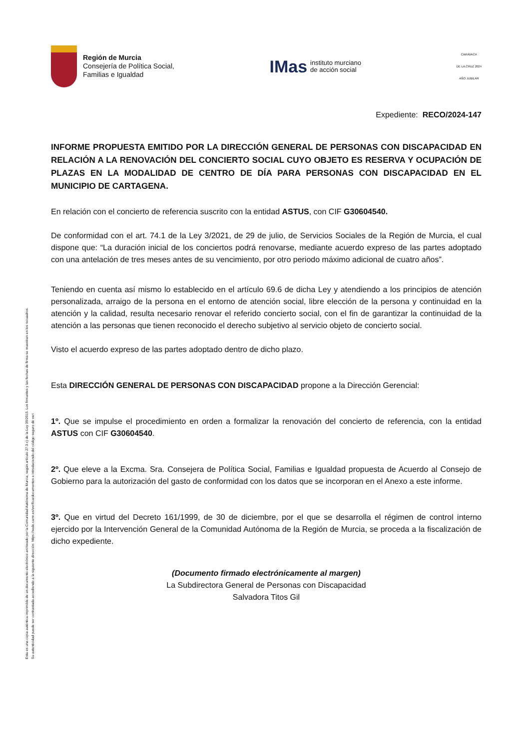Esta es una copia auténtica imprimible de un documento electrónico archivado por la Comunidad Autónoma de Murcia, según artículo 27.3.c) de la Ley 39/2015. Los firmantes y las fechas de firma se muestran en los recuadros.
Su autenticidad puede ser contrastada accediendo a la siguiente dirección: https://sede.carm.es/verificardocumentos e introduciendo del código seguro de veri
Región de Murcia
Consejería de Política Social,
Familias e Igualdad
IMas instituto murciano
de acción social
CARAVACA
DE LA CRUZ 2024
AÑO JUBILAR
Expediente: RECO/2024-147
INFORME PROPUESTA EMITIDO POR LA DIRECCIÓN GENERAL DE PERSONAS CON DISCAPACIDAD EN RELACIÓN A LA RENOVACIÓN DEL CONCIERTO SOCIAL CUYO OBJETO ES RESERVA Y OCUPACIÓN DE PLAZAS EN LA MODALIDAD DE CENTRO DE DÍA PARA PERSONAS CON DISCAPACIDAD EN EL MUNICIPIO DE CARTAGENA.
En relación con el concierto de referencia suscrito con la entidad ASTUS, con CIF G30604540.
De conformidad con el art. 74.1 de la Ley 3/2021, de 29 de julio, de Servicios Sociales de la Región de Murcia, el cual dispone que: “La duración inicial de los conciertos podrá renovarse, mediante acuerdo expreso de las partes adoptado con una antelación de tres meses antes de su vencimiento, por otro periodo máximo adicional de cuatro años”.
Teniendo en cuenta así mismo lo establecido en el artículo 69.6 de dicha Ley y atendiendo a los principios de atención personalizada, arraigo de la persona en el entorno de atención social, libre elección de la persona y continuidad en la atención y la calidad, resulta necesario renovar el referido concierto social, con el fin de garantizar la continuidad de la atención a las personas que tienen reconocido el derecho subjetivo al servicio objeto de concierto social.
Visto el acuerdo expreso de las partes adoptado dentro de dicho plazo.
Esta DIRECCIÓN GENERAL DE PERSONAS CON DISCAPACIDAD propone a la Dirección Gerencial:
1º. Que se impulse el procedimiento en orden a formalizar la renovación del concierto de referencia, con la entidad ASTUS con CIF G30604540.
2º. Que eleve a la Excma. Sra. Consejera de Política Social, Familias e Igualdad propuesta de Acuerdo al Consejo de Gobierno para la autorización del gasto de conformidad con los datos que se incorporan en el Anexo a este informe.
3º. Que en virtud del Decreto 161/1999, de 30 de diciembre, por el que se desarrolla el régimen de control interno ejercido por la Intervención General de la Comunidad Autónoma de la Región de Murcia, se proceda a la fiscalización de dicho expediente.
(Documento firmado electrónicamente al margen)
La Subdirectora General de Personas con Discapacidad
Salvadora Titos Gil